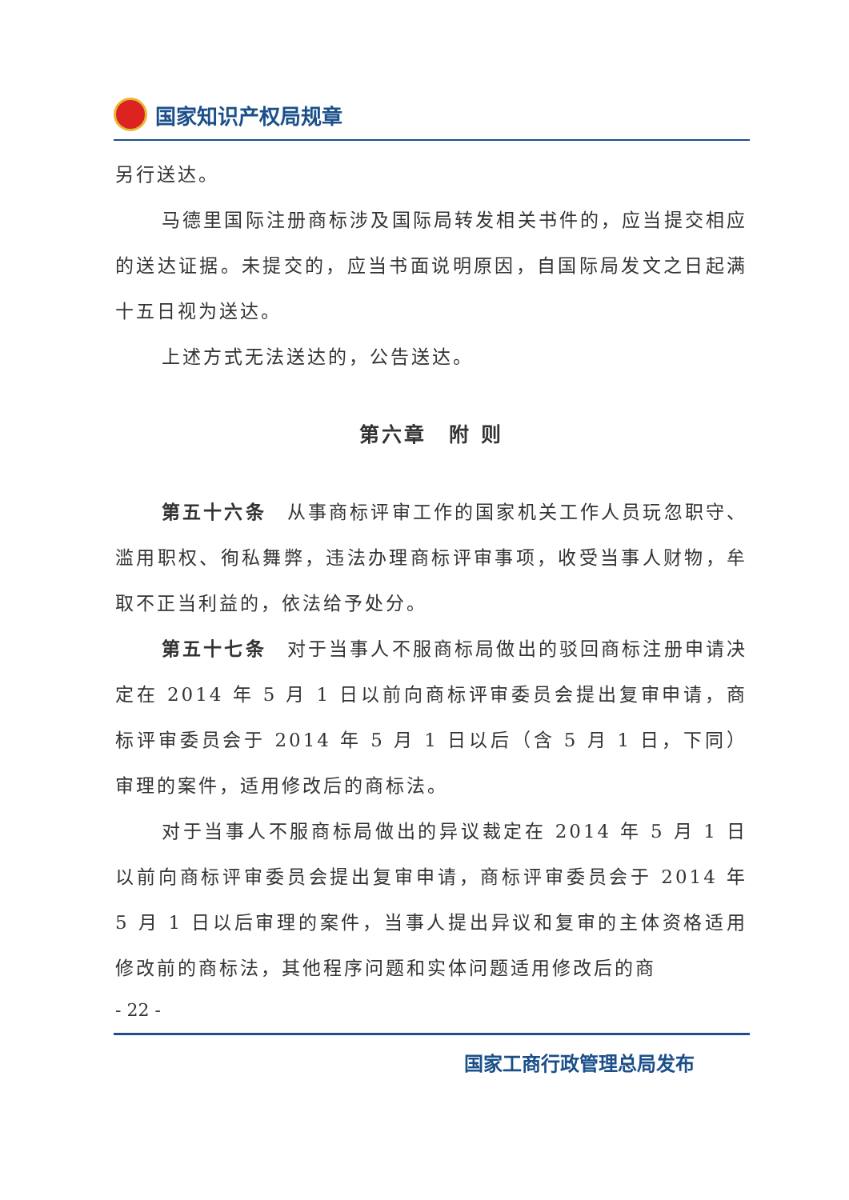国家知识产权局规章
另行送达。
马德里国际注册商标涉及国际局转发相关书件的，应当提交相应的送达证据。未提交的，应当书面说明原因，自国际局发文之日起满十五日视为送达。
上述方式无法送达的，公告送达。
第六章　附 则
第五十六条　从事商标评审工作的国家机关工作人员玩忽职守、滥用职权、徇私舞弊，违法办理商标评审事项，收受当事人财物，牟取不正当利益的，依法给予处分。
第五十七条　对于当事人不服商标局做出的驳回商标注册申请决定在 2014 年 5 月 1 日以前向商标评审委员会提出复审申请，商标评审委员会于 2014 年 5 月 1 日以后（含 5 月 1 日，下同）审理的案件，适用修改后的商标法。
对于当事人不服商标局做出的异议裁定在 2014 年 5 月 1 日以前向商标评审委员会提出复审申请，商标评审委员会于 2014 年 5 月 1 日以后审理的案件，当事人提出异议和复审的主体资格适用修改前的商标法，其他程序问题和实体问题适用修改后的商
- 22 -
国家工商行政管理总局发布